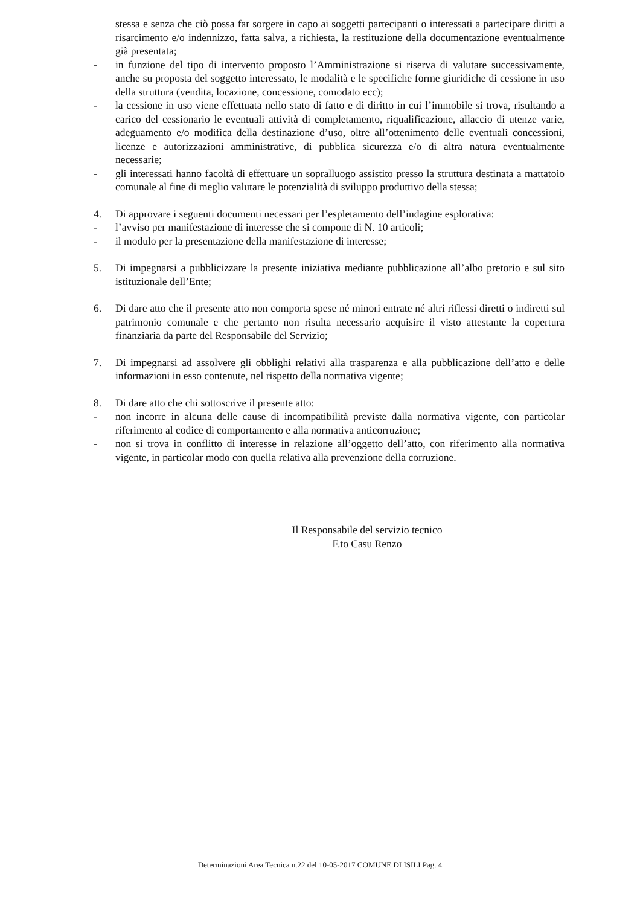stessa e senza che ciò possa far sorgere in capo ai soggetti partecipanti o interessati a partecipare diritti a risarcimento e/o indennizzo, fatta salva, a richiesta, la restituzione della documentazione eventualmente già presentata;
- in funzione del tipo di intervento proposto l’Amministrazione si riserva di valutare successivamente, anche su proposta del soggetto interessato, le modalità e le specifiche forme giuridiche di cessione in uso della struttura (vendita, locazione, concessione, comodato ecc);
- la cessione in uso viene effettuata nello stato di fatto e di diritto in cui l’immobile si trova, risultando a carico del cessionario le eventuali attività di completamento, riqualificazione, allaccio di utenze varie, adeguamento e/o modifica della destinazione d’uso, oltre all’ottenimento delle eventuali concessioni, licenze e autorizzazioni amministrative, di pubblica sicurezza e/o di altra natura eventualmente necessarie;
- gli interessati hanno facoltà di effettuare un sopralluogo assistito presso la struttura destinata a mattatoio comunale al fine di meglio valutare le potenzialità di sviluppo produttivo della stessa;
4. Di approvare i seguenti documenti necessari per l’espletamento dell’indagine esplorativa:
- l’avviso per manifestazione di interesse che si compone di N. 10 articoli;
- il modulo per la presentazione della manifestazione di interesse;
5. Di impegnarsi a pubblicizzare la presente iniziativa mediante pubblicazione all’albo pretorio e sul sito istituzionale dell’Ente;
6. Di dare atto che il presente atto non comporta spese né minori entrate né altri riflessi diretti o indiretti sul patrimonio comunale e che pertanto non risulta necessario acquisire il visto attestante la copertura finanziaria da parte del Responsabile del Servizio;
7. Di impegnarsi ad assolvere gli obblighi relativi alla trasparenza e alla pubblicazione dell’atto e delle informazioni in esso contenute, nel rispetto della normativa vigente;
8. Di dare atto che chi sottoscrive il presente atto:
- non incorre in alcuna delle cause di incompatibilità previste dalla normativa vigente, con particolar riferimento al codice di comportamento e alla normativa anticorruzione;
- non si trova in conflitto di interesse in relazione all’oggetto dell’atto, con riferimento alla normativa vigente, in particolar modo con quella relativa alla prevenzione della corruzione.
Il Responsabile del servizio tecnico
F.to Casu Renzo
Determinazioni Area Tecnica n.22 del 10-05-2017 COMUNE DI ISILI Pag. 4